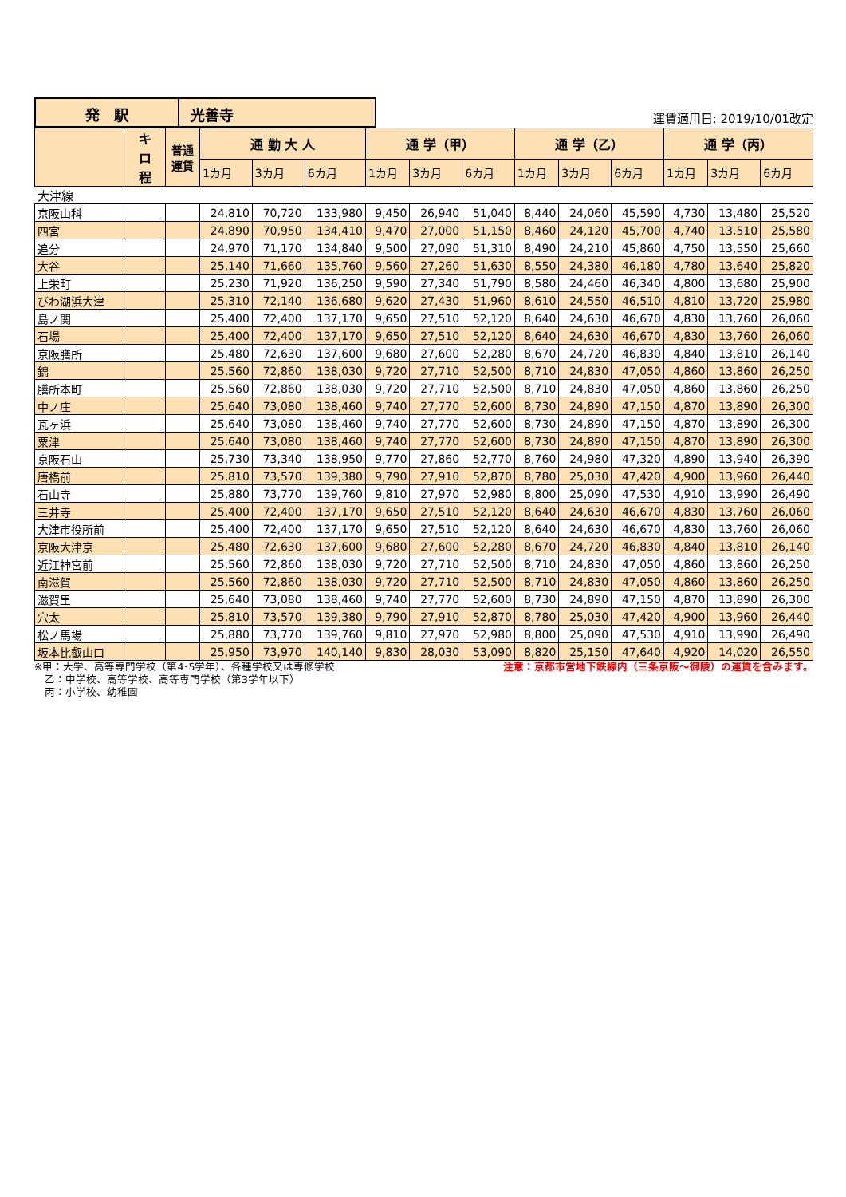発　駅 光善寺
運賃適用日: 2019/10/01改定
| | キ ロ 程 | 普通 運賃 | 通 勤 大 人 | | | 通 学（甲） | | | 通 学（乙） | | | 通 学（丙） | | |
| --- | --- | --- | --- | --- | --- | --- | --- | --- | --- | --- | --- | --- | --- | --- |
| | | | 1カ月 | 3カ月 | 6カ月 | 1カ月 | 3カ月 | 6カ月 | 1カ月 | 3カ月 | 6カ月 | 1カ月 | 3カ月 | 6カ月 |
| 大津線 | | | | | | | | | | | | | | |
| 京阪山科 | | | 24,810 | 70,720 | 133,980 | 9,450 | 26,940 | 51,040 | 8,440 | 24,060 | 45,590 | 4,730 | 13,480 | 25,520 |
| 四宮 | | | 24,890 | 70,950 | 134,410 | 9,470 | 27,000 | 51,150 | 8,460 | 24,120 | 45,700 | 4,740 | 13,510 | 25,580 |
| 追分 | | | 24,970 | 71,170 | 134,840 | 9,500 | 27,090 | 51,310 | 8,490 | 24,210 | 45,860 | 4,750 | 13,550 | 25,660 |
| 大谷 | | | 25,140 | 71,660 | 135,760 | 9,560 | 27,260 | 51,630 | 8,550 | 24,380 | 46,180 | 4,780 | 13,640 | 25,820 |
| 上栄町 | | | 25,230 | 71,920 | 136,250 | 9,590 | 27,340 | 51,790 | 8,580 | 24,460 | 46,340 | 4,800 | 13,680 | 25,900 |
| びわ湖浜大津 | | | 25,310 | 72,140 | 136,680 | 9,620 | 27,430 | 51,960 | 8,610 | 24,550 | 46,510 | 4,810 | 13,720 | 25,980 |
| 島ノ関 | | | 25,400 | 72,400 | 137,170 | 9,650 | 27,510 | 52,120 | 8,640 | 24,630 | 46,670 | 4,830 | 13,760 | 26,060 |
| 石場 | | | 25,400 | 72,400 | 137,170 | 9,650 | 27,510 | 52,120 | 8,640 | 24,630 | 46,670 | 4,830 | 13,760 | 26,060 |
| 京阪膳所 | | | 25,480 | 72,630 | 137,600 | 9,680 | 27,600 | 52,280 | 8,670 | 24,720 | 46,830 | 4,840 | 13,810 | 26,140 |
| 錦 | | | 25,560 | 72,860 | 138,030 | 9,720 | 27,710 | 52,500 | 8,710 | 24,830 | 47,050 | 4,860 | 13,860 | 26,250 |
| 膳所本町 | | | 25,560 | 72,860 | 138,030 | 9,720 | 27,710 | 52,500 | 8,710 | 24,830 | 47,050 | 4,860 | 13,860 | 26,250 |
| 中ノ庄 | | | 25,640 | 73,080 | 138,460 | 9,740 | 27,770 | 52,600 | 8,730 | 24,890 | 47,150 | 4,870 | 13,890 | 26,300 |
| 瓦ヶ浜 | | | 25,640 | 73,080 | 138,460 | 9,740 | 27,770 | 52,600 | 8,730 | 24,890 | 47,150 | 4,870 | 13,890 | 26,300 |
| 粟津 | | | 25,640 | 73,080 | 138,460 | 9,740 | 27,770 | 52,600 | 8,730 | 24,890 | 47,150 | 4,870 | 13,890 | 26,300 |
| 京阪石山 | | | 25,730 | 73,340 | 138,950 | 9,770 | 27,860 | 52,770 | 8,760 | 24,980 | 47,320 | 4,890 | 13,940 | 26,390 |
| 唐橋前 | | | 25,810 | 73,570 | 139,380 | 9,790 | 27,910 | 52,870 | 8,780 | 25,030 | 47,420 | 4,900 | 13,960 | 26,440 |
| 石山寺 | | | 25,880 | 73,770 | 139,760 | 9,810 | 27,970 | 52,980 | 8,800 | 25,090 | 47,530 | 4,910 | 13,990 | 26,490 |
| 三井寺 | | | 25,400 | 72,400 | 137,170 | 9,650 | 27,510 | 52,120 | 8,640 | 24,630 | 46,670 | 4,830 | 13,760 | 26,060 |
| 大津市役所前 | | | 25,400 | 72,400 | 137,170 | 9,650 | 27,510 | 52,120 | 8,640 | 24,630 | 46,670 | 4,830 | 13,760 | 26,060 |
| 京阪大津京 | | | 25,480 | 72,630 | 137,600 | 9,680 | 27,600 | 52,280 | 8,670 | 24,720 | 46,830 | 4,840 | 13,810 | 26,140 |
| 近江神宮前 | | | 25,560 | 72,860 | 138,030 | 9,720 | 27,710 | 52,500 | 8,710 | 24,830 | 47,050 | 4,860 | 13,860 | 26,250 |
| 南滋賀 | | | 25,560 | 72,860 | 138,030 | 9,720 | 27,710 | 52,500 | 8,710 | 24,830 | 47,050 | 4,860 | 13,860 | 26,250 |
| 滋賀里 | | | 25,640 | 73,080 | 138,460 | 9,740 | 27,770 | 52,600 | 8,730 | 24,890 | 47,150 | 4,870 | 13,890 | 26,300 |
| 穴太 | | | 25,810 | 73,570 | 139,380 | 9,790 | 27,910 | 52,870 | 8,780 | 25,030 | 47,420 | 4,900 | 13,960 | 26,440 |
| 松ノ馬場 | | | 25,880 | 73,770 | 139,760 | 9,810 | 27,970 | 52,980 | 8,800 | 25,090 | 47,530 | 4,910 | 13,990 | 26,490 |
| 坂本比叡山口 | | | 25,950 | 73,970 | 140,140 | 9,830 | 28,030 | 53,090 | 8,820 | 25,150 | 47,640 | 4,920 | 14,020 | 26,550 |
※甲：大学、高等専門学校（第4･5学年）、各種学校又は専修学校
　乙：中学校、高等学校、高等専門学校（第3学年以下）
　丙：小学校、幼稚園
注意：京都市営地下鉄線内（三条京阪～御陵）の運賃を含みます。